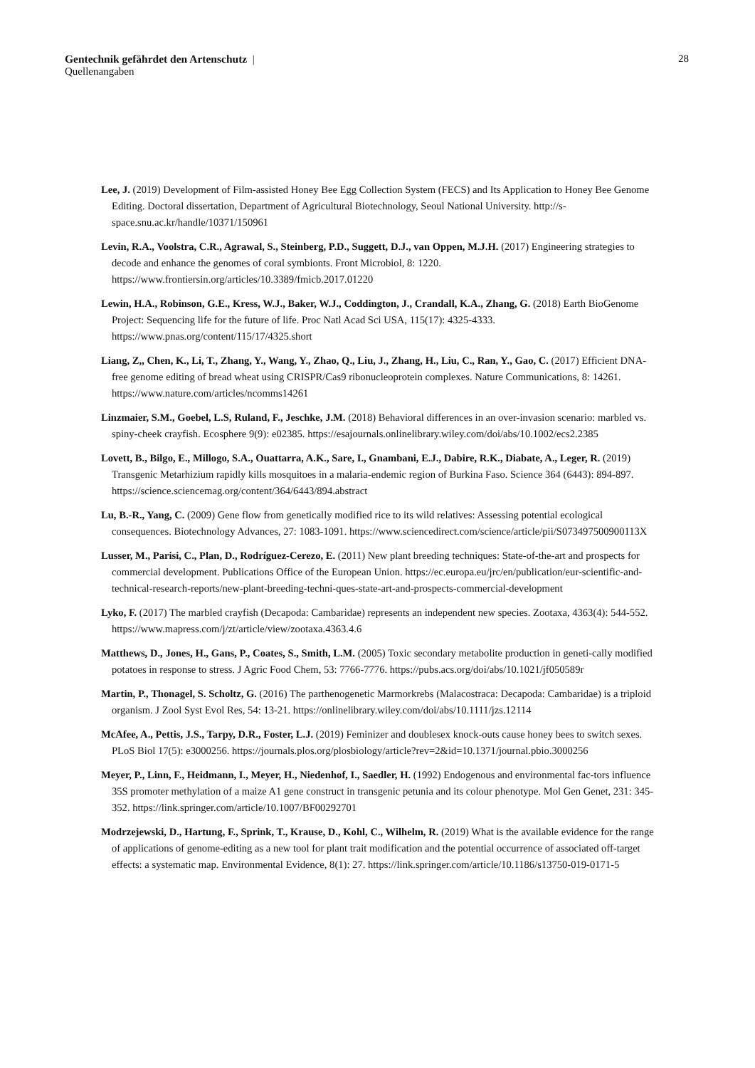Gentechnik gefährdet den Artenschutz | 28
Quellenangaben
Lee, J. (2019) Development of Film-assisted Honey Bee Egg Collection System (FECS) and Its Application to Honey Bee Genome Editing. Doctoral dissertation, Department of Agricultural Biotechnology, Seoul National University. http://s-space.snu.ac.kr/handle/10371/150961
Levin, R.A., Voolstra, C.R., Agrawal, S., Steinberg, P.D., Suggett, D.J., van Oppen, M.J.H. (2017) Engineering strategies to decode and enhance the genomes of coral symbionts. Front Microbiol, 8: 1220. https://www.frontiersin.org/articles/10.3389/fmicb.2017.01220
Lewin, H.A., Robinson, G.E., Kress, W.J., Baker, W.J., Coddington, J., Crandall, K.A., Zhang, G. (2018) Earth BioGenome Project: Sequencing life for the future of life. Proc Natl Acad Sci USA, 115(17): 4325-4333. https://www.pnas.org/content/115/17/4325.short
Liang, Z,, Chen, K., Li, T., Zhang, Y., Wang, Y., Zhao, Q., Liu, J., Zhang, H., Liu, C., Ran, Y., Gao, C. (2017) Efficient DNA-free genome editing of bread wheat using CRISPR/Cas9 ribonucleoprotein complexes. Nature Communications, 8: 14261. https://www.nature.com/articles/ncomms14261
Linzmaier, S.M., Goebel, L.S, Ruland, F., Jeschke, J.M. (2018) Behavioral differences in an over-invasion scenario: marbled vs. spiny-cheek crayfish. Ecosphere 9(9): e02385. https://esajournals.onlinelibrary.wiley.com/doi/abs/10.1002/ecs2.2385
Lovett, B., Bilgo, E., Millogo, S.A., Ouattarra, A.K., Sare, I., Gnambani, E.J., Dabire, R.K., Diabate, A., Leger, R. (2019) Transgenic Metarhizium rapidly kills mosquitoes in a malaria-endemic region of Burkina Faso. Science 364 (6443): 894-897. https://science.sciencemag.org/content/364/6443/894.abstract
Lu, B.-R., Yang, C. (2009) Gene flow from genetically modified rice to its wild relatives: Assessing potential ecological consequences. Biotechnology Advances, 27: 1083-1091. https://www.sciencedirect.com/science/article/pii/S073497500900113X
Lusser, M., Parisi, C., Plan, D., Rodríguez-Cerezo, E. (2011) New plant breeding techniques: State-of-the-art and prospects for commercial development. Publications Office of the European Union. https://ec.europa.eu/jrc/en/publication/eur-scientific-and-technical-research-reports/new-plant-breeding-techni-ques-state-art-and-prospects-commercial-development
Lyko, F. (2017) The marbled crayfish (Decapoda: Cambaridae) represents an independent new species. Zootaxa, 4363(4): 544-552. https://www.mapress.com/j/zt/article/view/zootaxa.4363.4.6
Matthews, D., Jones, H., Gans, P., Coates, S., Smith, L.M. (2005) Toxic secondary metabolite production in geneti-cally modified potatoes in response to stress. J Agric Food Chem, 53: 7766-7776. https://pubs.acs.org/doi/abs/10.1021/jf050589r
Martin, P., Thonagel, S. Scholtz, G. (2016) The parthenogenetic Marmorkrebs (Malacostraca: Decapoda: Cambaridae) is a triploid organism. J Zool Syst Evol Res, 54: 13-21. https://onlinelibrary.wiley.com/doi/abs/10.1111/jzs.12114
McAfee, A., Pettis, J.S., Tarpy, D.R., Foster, L.J. (2019) Feminizer and doublesex knock-outs cause honey bees to switch sexes. PLoS Biol 17(5): e3000256. https://journals.plos.org/plosbiology/article?rev=2&id=10.1371/journal.pbio.3000256
Meyer, P., Linn, F., Heidmann, I., Meyer, H., Niedenhof, I., Saedler, H. (1992) Endogenous and environmental fac-tors influence 35S promoter methylation of a maize A1 gene construct in transgenic petunia and its colour phenotype. Mol Gen Genet, 231: 345-352. https://link.springer.com/article/10.1007/BF00292701
Modrzejewski, D., Hartung, F., Sprink, T., Krause, D., Kohl, C., Wilhelm, R. (2019) What is the available evidence for the range of applications of genome-editing as a new tool for plant trait modification and the potential occurrence of associated off-target effects: a systematic map. Environmental Evidence, 8(1): 27. https://link.springer.com/article/10.1186/s13750-019-0171-5